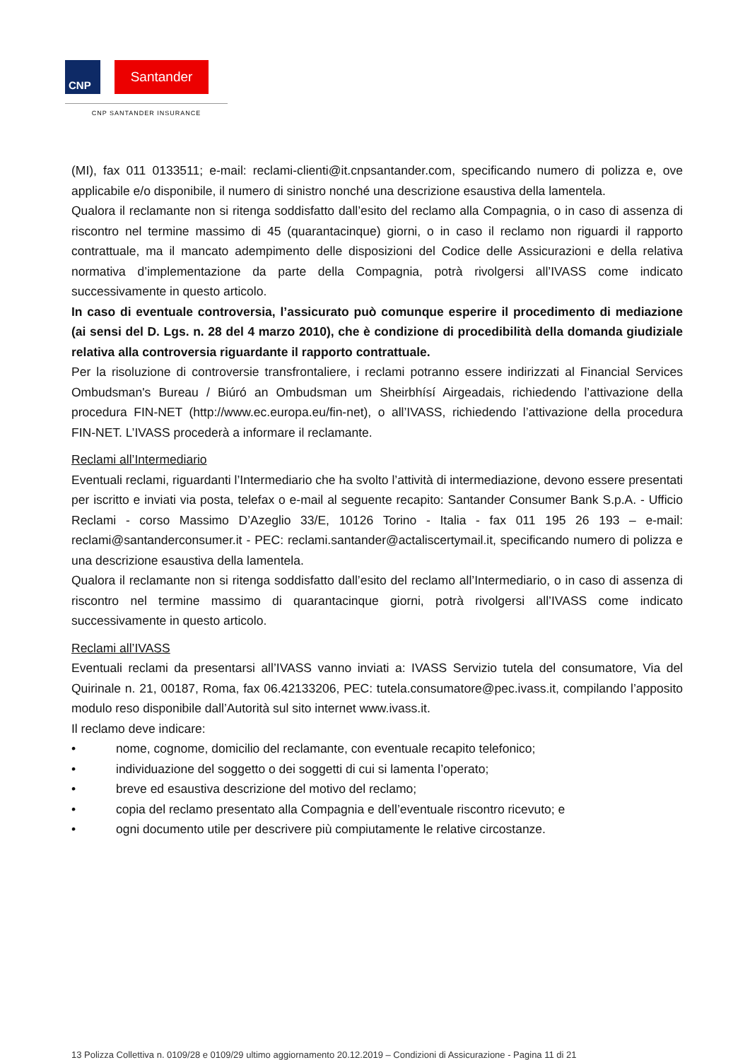CNP
Santander
CNP SANTANDER INSURANCE
(MI), fax 011 0133511; e-mail: reclami-clienti@it.cnpsantander.com, specificando numero di polizza e, ove applicabile e/o disponibile, il numero di sinistro nonché una descrizione esaustiva della lamentela.
Qualora il reclamante non si ritenga soddisfatto dall’esito del reclamo alla Compagnia, o in caso di assenza di riscontro nel termine massimo di 45 (quarantacinque) giorni, o in caso il reclamo non riguardi il rapporto contrattuale, ma il mancato adempimento delle disposizioni del Codice delle Assicurazioni e della relativa normativa d’implementazione da parte della Compagnia, potrà rivolgersi all’IVASS come indicato successivamente in questo articolo.
In caso di eventuale controversia, l’assicurato può comunque esperire il procedimento di mediazione (ai sensi del D. Lgs. n. 28 del 4 marzo 2010), che è condizione di procedibilità della domanda giudiziale relativa alla controversia riguardante il rapporto contrattuale.
Per la risoluzione di controversie transfrontaliere, i reclami potranno essere indirizzati al Financial Services Ombudsman's Bureau / Biúró an Ombudsman um Sheirbhísí Airgeadais, richiedendo l’attivazione della procedura FIN-NET (http://www.ec.europa.eu/fin-net), o all’IVASS, richiedendo l’attivazione della procedura FIN-NET. L’IVASS procederà a informare il reclamante.
Reclami all’Intermediario
Eventuali reclami, riguardanti l’Intermediario che ha svolto l’attività di intermediazione, devono essere presentati per iscritto e inviati via posta, telefax o e-mail al seguente recapito: Santander Consumer Bank S.p.A. - Ufficio Reclami - corso Massimo D’Azeglio 33/E, 10126 Torino - Italia - fax 011 195 26 193 – e-mail: reclami@santanderconsumer.it - PEC: reclami.santander@actaliscertymail.it, specificando numero di polizza e una descrizione esaustiva della lamentela.
Qualora il reclamante non si ritenga soddisfatto dall’esito del reclamo all’Intermediario, o in caso di assenza di riscontro nel termine massimo di quarantacinque giorni, potrà rivolgersi all’IVASS come indicato successivamente in questo articolo.
Reclami all’IVASS
Eventuali reclami da presentarsi all’IVASS vanno inviati a: IVASS Servizio tutela del consumatore, Via del Quirinale n. 21, 00187, Roma, fax 06.42133206, PEC: tutela.consumatore@pec.ivass.it, compilando l’apposito modulo reso disponibile dall’Autorità sul sito internet www.ivass.it.
Il reclamo deve indicare:
• nome, cognome, domicilio del reclamante, con eventuale recapito telefonico;
• individuazione del soggetto o dei soggetti di cui si lamenta l’operato;
• breve ed esaustiva descrizione del motivo del reclamo;
• copia del reclamo presentato alla Compagnia e dell’eventuale riscontro ricevuto; e
• ogni documento utile per descrivere più compiutamente le relative circostanze.
13 Polizza Collettiva n. 0109/28 e 0109/29 ultimo aggiornamento 20.12.2019 – Condizioni di Assicurazione - Pagina 11 di 21